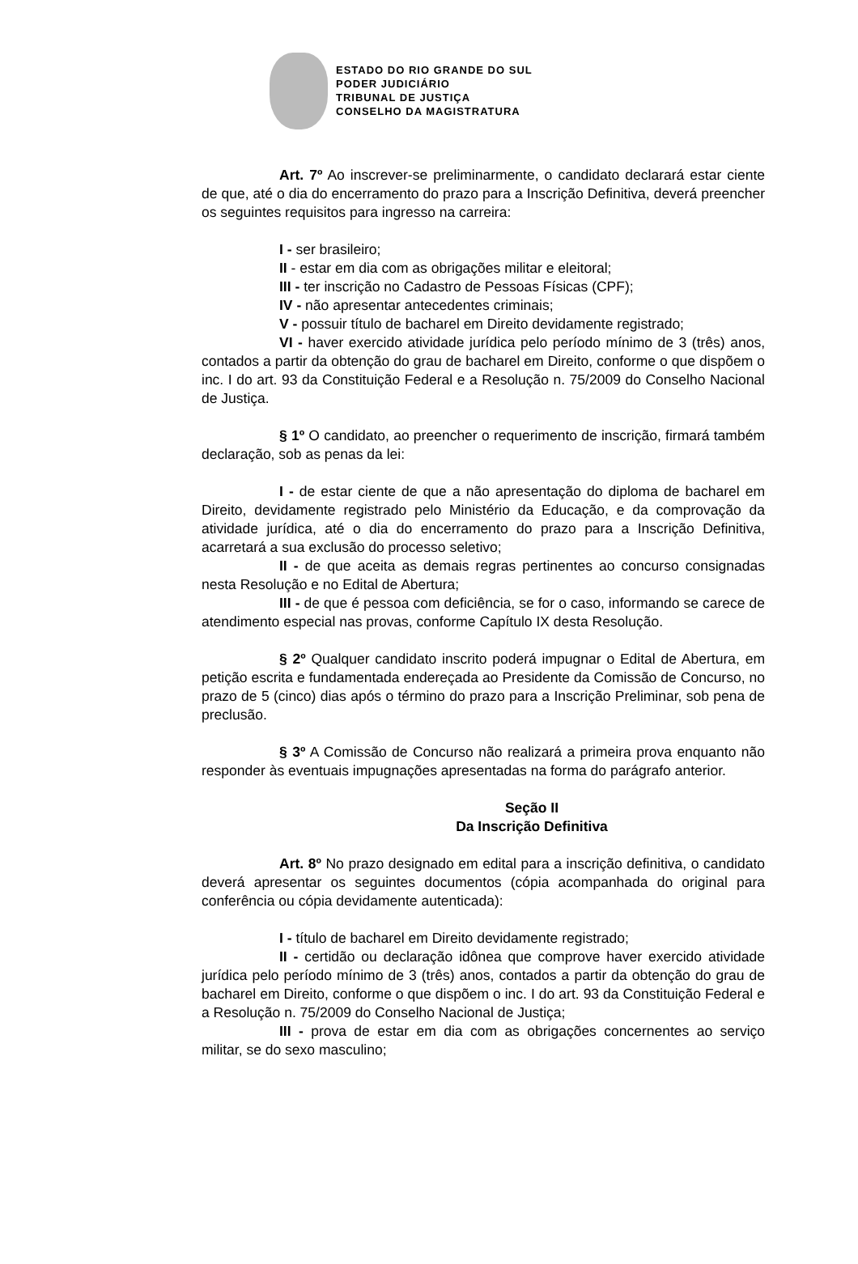ESTADO DO RIO GRANDE DO SUL
PODER JUDICIÁRIO
TRIBUNAL DE JUSTIÇA
CONSELHO DA MAGISTRATURA
Art. 7º Ao inscrever-se preliminarmente, o candidato declarará estar ciente de que, até o dia do encerramento do prazo para a Inscrição Definitiva, deverá preencher os seguintes requisitos para ingresso na carreira:
I - ser brasileiro;
II - estar em dia com as obrigações militar e eleitoral;
III - ter inscrição no Cadastro de Pessoas Físicas (CPF);
IV - não apresentar antecedentes criminais;
V - possuir título de bacharel em Direito devidamente registrado;
VI - haver exercido atividade jurídica pelo período mínimo de 3 (três) anos, contados a partir da obtenção do grau de bacharel em Direito, conforme o que dispõem o inc. I do art. 93 da Constituição Federal e a Resolução n. 75/2009 do Conselho Nacional de Justiça.
§ 1º O candidato, ao preencher o requerimento de inscrição, firmará também declaração, sob as penas da lei:
I - de estar ciente de que a não apresentação do diploma de bacharel em Direito, devidamente registrado pelo Ministério da Educação, e da comprovação da atividade jurídica, até o dia do encerramento do prazo para a Inscrição Definitiva, acarretará a sua exclusão do processo seletivo;
II - de que aceita as demais regras pertinentes ao concurso consignadas nesta Resolução e no Edital de Abertura;
III - de que é pessoa com deficiência, se for o caso, informando se carece de atendimento especial nas provas, conforme Capítulo IX desta Resolução.
§ 2º Qualquer candidato inscrito poderá impugnar o Edital de Abertura, em petição escrita e fundamentada endereçada ao Presidente da Comissão de Concurso, no prazo de 5 (cinco) dias após o término do prazo para a Inscrição Preliminar, sob pena de preclusão.
§ 3º A Comissão de Concurso não realizará a primeira prova enquanto não responder às eventuais impugnações apresentadas na forma do parágrafo anterior.
Seção II
Da Inscrição Definitiva
Art. 8º No prazo designado em edital para a inscrição definitiva, o candidato deverá apresentar os seguintes documentos (cópia acompanhada do original para conferência ou cópia devidamente autenticada):
I - título de bacharel em Direito devidamente registrado;
II - certidão ou declaração idônea que comprove haver exercido atividade jurídica pelo período mínimo de 3 (três) anos, contados a partir da obtenção do grau de bacharel em Direito, conforme o que dispõem o inc. I do art. 93 da Constituição Federal e a Resolução n. 75/2009 do Conselho Nacional de Justiça;
III - prova de estar em dia com as obrigações concernentes ao serviço militar, se do sexo masculino;